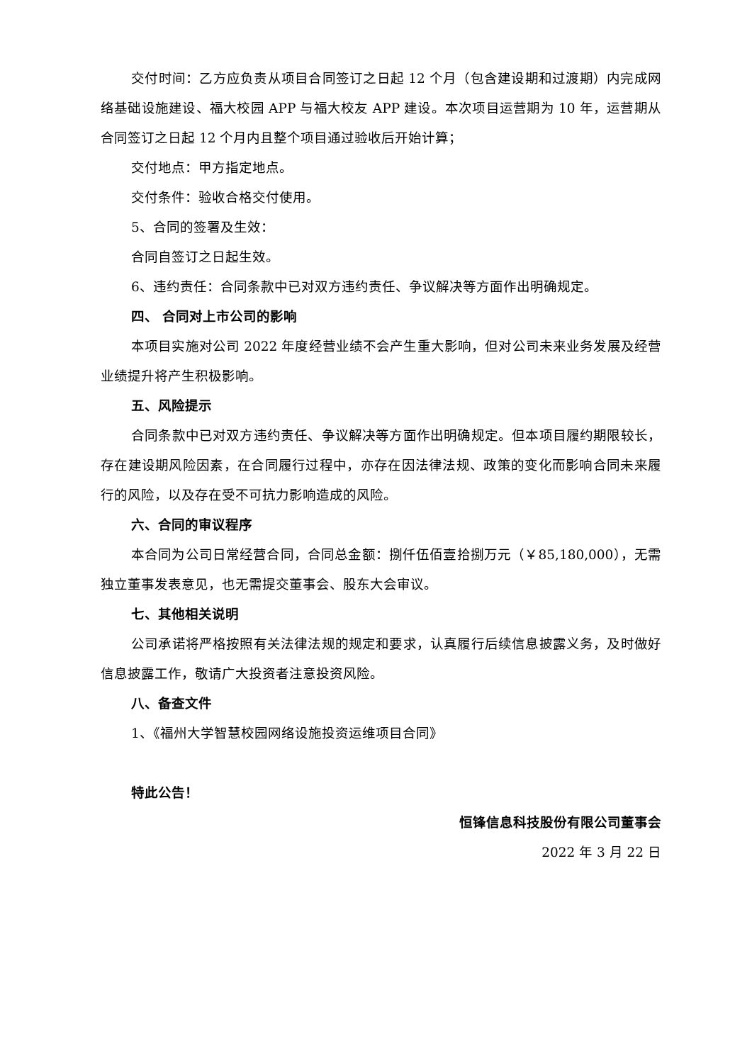交付时间：乙方应负责从项目合同签订之日起 12 个月（包含建设期和过渡期）内完成网络基础设施建设、福大校园 APP 与福大校友 APP 建设。本次项目运营期为 10 年，运营期从合同签订之日起 12 个月内且整个项目通过验收后开始计算；
交付地点：甲方指定地点。
交付条件：验收合格交付使用。
5、合同的签署及生效：
合同自签订之日起生效。
6、违约责任：合同条款中已对双方违约责任、争议解决等方面作出明确规定。
四、 合同对上市公司的影响
本项目实施对公司 2022 年度经营业绩不会产生重大影响，但对公司未来业务发展及经营业绩提升将产生积极影响。
五、风险提示
合同条款中已对双方违约责任、争议解决等方面作出明确规定。但本项目履约期限较长，存在建设期风险因素，在合同履行过程中，亦存在因法律法规、政策的变化而影响合同未来履行的风险，以及存在受不可抗力影响造成的风险。
六、合同的审议程序
本合同为公司日常经营合同，合同总金额：捌仟伍佰壹拾捌万元（￥85,180,000），无需独立董事发表意见，也无需提交董事会、股东大会审议。
七、其他相关说明
公司承诺将严格按照有关法律法规的规定和要求，认真履行后续信息披露义务，及时做好信息披露工作，敬请广大投资者注意投资风险。
八、备查文件
1、《福州大学智慧校园网络设施投资运维项目合同》
特此公告！
恒锋信息科技股份有限公司董事会
2022 年 3 月 22 日